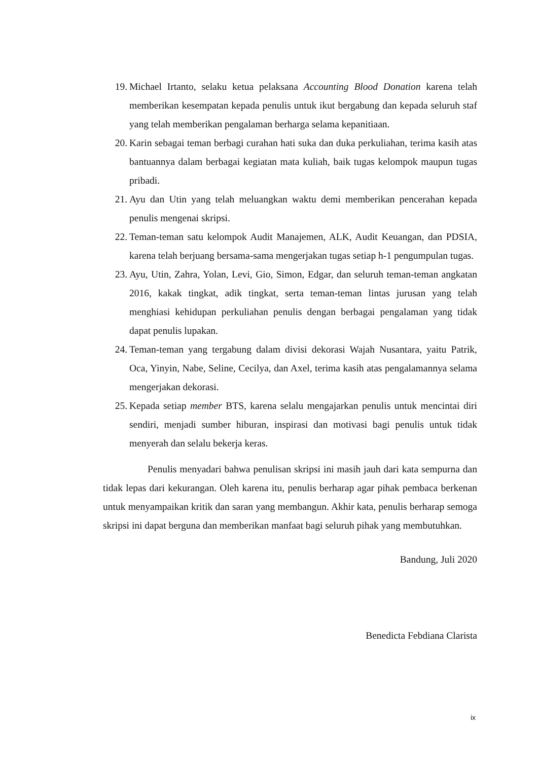19. Michael Irtanto, selaku ketua pelaksana Accounting Blood Donation karena telah memberikan kesempatan kepada penulis untuk ikut bergabung dan kepada seluruh staf yang telah memberikan pengalaman berharga selama kepanitiaan.
20. Karin sebagai teman berbagi curahan hati suka dan duka perkuliahan, terima kasih atas bantuannya dalam berbagai kegiatan mata kuliah, baik tugas kelompok maupun tugas pribadi.
21. Ayu dan Utin yang telah meluangkan waktu demi memberikan pencerahan kepada penulis mengenai skripsi.
22. Teman-teman satu kelompok Audit Manajemen, ALK, Audit Keuangan, dan PDSIA, karena telah berjuang bersama-sama mengerjakan tugas setiap h-1 pengumpulan tugas.
23. Ayu, Utin, Zahra, Yolan, Levi, Gio, Simon, Edgar, dan seluruh teman-teman angkatan 2016, kakak tingkat, adik tingkat, serta teman-teman lintas jurusan yang telah menghiasi kehidupan perkuliahan penulis dengan berbagai pengalaman yang tidak dapat penulis lupakan.
24. Teman-teman yang tergabung dalam divisi dekorasi Wajah Nusantara, yaitu Patrik, Oca, Yinyin, Nabe, Seline, Cecilya, dan Axel, terima kasih atas pengalamannya selama mengerjakan dekorasi.
25. Kepada setiap member BTS, karena selalu mengajarkan penulis untuk mencintai diri sendiri, menjadi sumber hiburan, inspirasi dan motivasi bagi penulis untuk tidak menyerah dan selalu bekerja keras.
Penulis menyadari bahwa penulisan skripsi ini masih jauh dari kata sempurna dan tidak lepas dari kekurangan. Oleh karena itu, penulis berharap agar pihak pembaca berkenan untuk menyampaikan kritik dan saran yang membangun. Akhir kata, penulis berharap semoga skripsi ini dapat berguna dan memberikan manfaat bagi seluruh pihak yang membutuhkan.
Bandung, Juli 2020
Benedicta Febdiana Clarista
ix